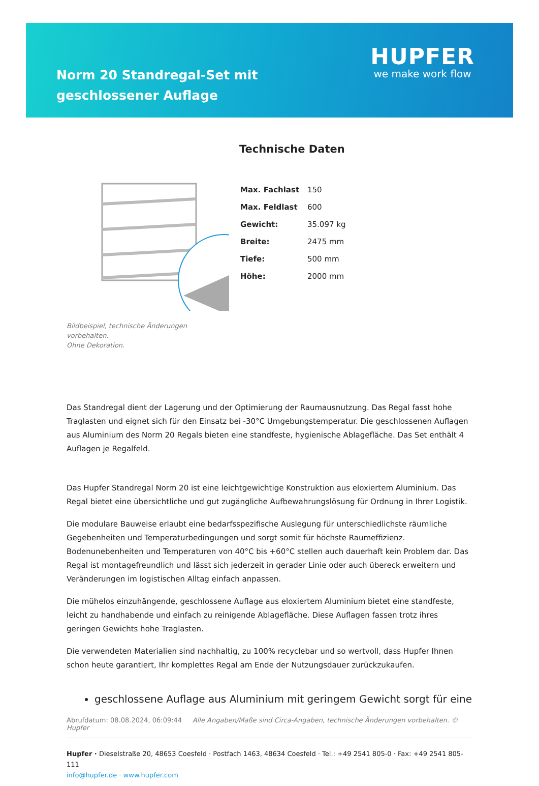Norm 20 Standregal-Set mit geschlossener Auflage
HUPFER
we make work flow
Bildbeispiel, technische Änderungen vorbehalten.
Ohne Dekoration.
Technische Daten
| Max. Fachlast | 150 |
| Max. Feldlast | 600 |
| Gewicht: | 35.097 kg |
| Breite: | 2475 mm |
| Tiefe: | 500 mm |
| Höhe: | 2000 mm |
Das Standregal dient der Lagerung und der Optimierung der Raumausnutzung. Das Regal fasst hohe Traglasten und eignet sich für den Einsatz bei -30°C Umgebungstemperatur. Die geschlossenen Auflagen aus Aluminium des Norm 20 Regals bieten eine standfeste, hygienische Ablagefläche. Das Set enthält 4 Auflagen je Regalfeld.
Das Hupfer Standregal Norm 20 ist eine leichtgewichtige Konstruktion aus eloxiertem Aluminium. Das Regal bietet eine übersichtliche und gut zugängliche Aufbewahrungslösung für Ordnung in Ihrer Logistik.
Die modulare Bauweise erlaubt eine bedarfsspezifische Auslegung für unterschiedlichste räumliche Gegebenheiten und Temperaturbedingungen und sorgt somit für höchste Raumeffizienz. Bodenunebenheiten und Temperaturen von 40°C bis +60°C stellen auch dauerhaft kein Problem dar. Das Regal ist montagefreundlich und lässt sich jederzeit in gerader Linie oder auch übereck erweitern und Veränderungen im logistischen Alltag einfach anpassen.
Die mühelos einzuhängende, geschlossene Auflage aus eloxiertem Aluminium bietet eine standfeste, leicht zu handhabende und einfach zu reinigende Ablagefläche. Diese Auflagen fassen trotz ihres geringen Gewichts hohe Traglasten.
Die verwendeten Materialien sind nachhaltig, zu 100% recyclebar und so wertvoll, dass Hupfer Ihnen schon heute garantiert, Ihr komplettes Regal am Ende der Nutzungsdauer zurückzukaufen.
geschlossene Auflage aus Aluminium mit geringem Gewicht sorgt für eine
Abrufdatum: 08.08.2024, 06:09:44 Alle Angaben/Maße sind Circa-Angaben, technische Änderungen vorbehalten. © Hupfer
Hupfer · Dieselstraße 20, 48653 Coesfeld · Postfach 1463, 48634 Coesfeld · Tel.: +49 2541 805-0 · Fax: +49 2541 805-111
info@hupfer.de · www.hupfer.com